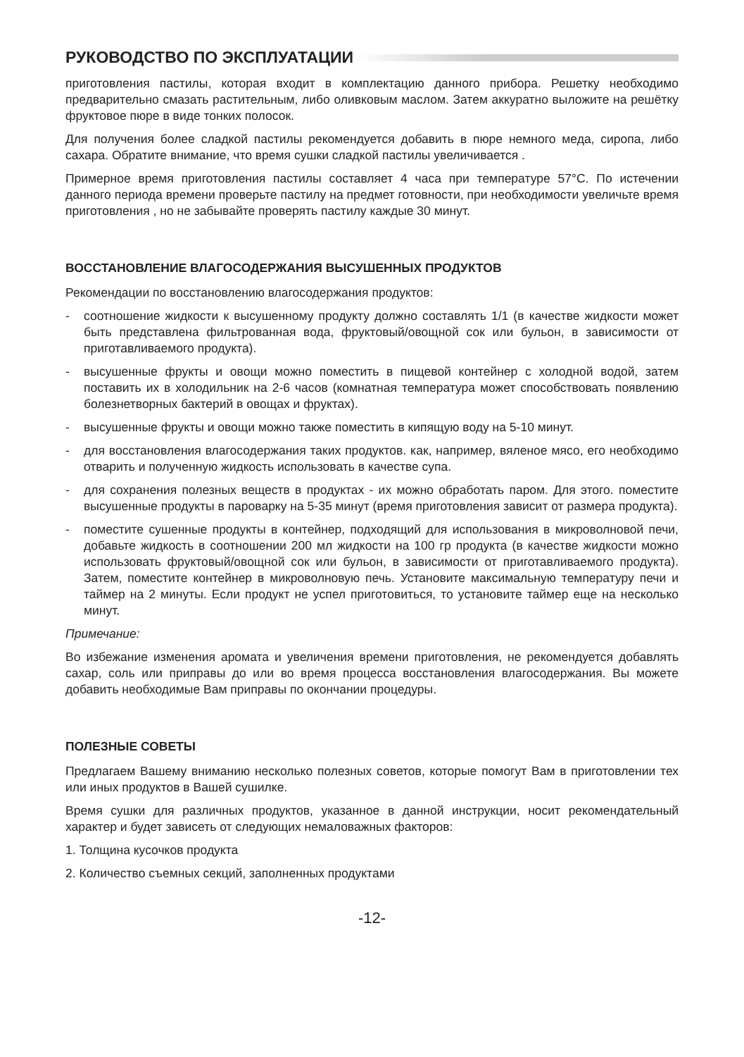РУКОВОДСТВО ПО ЭКСПЛУАТАЦИИ
приготовления пастилы, которая входит в комплектацию данного прибора. Решетку необходимо предварительно смазать растительным, либо оливковым маслом. Затем аккуратно выложите на решётку фруктовое пюре в виде тонких полосок.
Для получения более сладкой пастилы рекомендуется добавить в пюре немного меда, сиропа, либо сахара. Обратите внимание, что время сушки сладкой пастилы увеличивается .
Примерное время приготовления пастилы составляет 4 часа при температуре 57°С. По истечении данного периода времени проверьте пастилу на предмет готовности, при необходимости увеличьте время приготовления , но не забывайте проверять пастилу каждые 30 минут.
ВОССТАНОВЛЕНИЕ ВЛАГОСОДЕРЖАНИЯ ВЫСУШЕННЫХ ПРОДУКТОВ
Рекомендации по восстановлению влагосодержания продуктов:
- соотношение жидкости к высушенному продукту должно составлять 1/1 (в качестве жидкости может быть представлена фильтрованная вода, фруктовый/овощной сок или бульон, в зависимости от приготавливаемого продукта).
- высушенные фрукты и овощи можно поместить в пищевой контейнер с холодной водой, затем поставить их в холодильник на 2-6 часов (комнатная температура может способствовать появлению болезнетворных бактерий в овощах и фруктах).
- высушенные фрукты и овощи можно также поместить в кипящую воду на 5-10 минут.
- для восстановления влагосодержания таких продуктов. как, например, вяленое мясо, его необходимо отварить и полученную жидкость использовать в качестве супа.
- для сохранения полезных веществ в продуктах - их можно обработать паром. Для этого. поместите высушенные продукты в пароварку на 5-35 минут (время приготовления зависит от размера продукта).
- поместите сушенные продукты в контейнер, подходящий для использования в микроволновой печи, добавьте жидкость в соотношении 200 мл жидкости на 100 гр продукта (в качестве жидкости можно использовать фруктовый/овощной сок или бульон, в зависимости от приготавливаемого продукта). Затем, поместите контейнер в микроволновую печь. Установите максимальную температуру печи и таймер на 2 минуты. Если продукт не успел приготовиться, то установите таймер еще на несколько минут.
Примечание:
Во избежание изменения аромата и увеличения времени приготовления, не рекомендуется добавлять сахар, соль или приправы до или во время процесса восстановления влагосодержания. Вы можете добавить необходимые Вам приправы по окончании процедуры.
ПОЛЕЗНЫЕ СОВЕТЫ
Предлагаем Вашему вниманию несколько полезных советов, которые помогут Вам в приготовлении тех или иных продуктов в Вашей сушилке.
Время сушки для различных продуктов, указанное в данной инструкции, носит рекомендательный характер и будет зависеть от следующих немаловажных факторов:
1. Толщина кусочков продукта
2. Количество съемных секций, заполненных продуктами
-12-